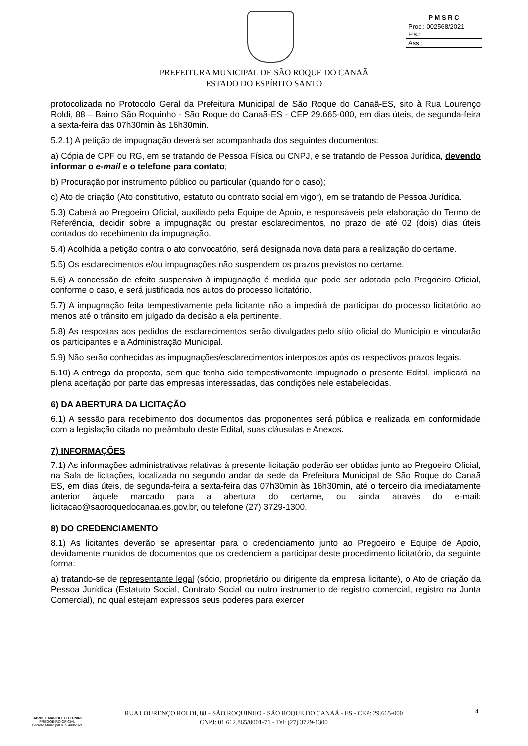| P M S R C |
| --- |
| Proc.: 002568/2021 Fls.: |
| Ass.: |
PREFEITURA MUNICIPAL DE SÃO ROQUE DO CANAÃ
ESTADO DO ESPÍRITO SANTO
protocolizada no Protocolo Geral da Prefeitura Municipal de São Roque do Canaã-ES, sito à Rua Lourenço Roldi, 88 – Bairro São Roquinho - São Roque do Canaã-ES - CEP 29.665-000, em dias úteis, de segunda-feira a sexta-feira das 07h30min às 16h30min.
5.2.1) A petição de impugnação deverá ser acompanhada dos seguintes documentos:
a) Cópia de CPF ou RG, em se tratando de Pessoa Física ou CNPJ, e se tratando de Pessoa Jurídica, devendo informar o e-mail e o telefone para contato;
b) Procuração por instrumento público ou particular (quando for o caso);
c) Ato de criação (Ato constitutivo, estatuto ou contrato social em vigor), em se tratando de Pessoa Jurídica.
5.3) Caberá ao Pregoeiro Oficial, auxiliado pela Equipe de Apoio, e responsáveis pela elaboração do Termo de Referência, decidir sobre a impugnação ou prestar esclarecimentos, no prazo de até 02 (dois) dias úteis contados do recebimento da impugnação.
5.4) Acolhida a petição contra o ato convocatório, será designada nova data para a realização do certame.
5.5) Os esclarecimentos e/ou impugnações não suspendem os prazos previstos no certame.
5.6) A concessão de efeito suspensivo à impugnação é medida que pode ser adotada pelo Pregoeiro Oficial, conforme o caso, e será justificada nos autos do processo licitatório.
5.7) A impugnação feita tempestivamente pela licitante não a impedirá de participar do processo licitatório ao menos até o trânsito em julgado da decisão a ela pertinente.
5.8) As respostas aos pedidos de esclarecimentos serão divulgadas pelo sítio oficial do Município e vincularão os participantes e a Administração Municipal.
5.9) Não serão conhecidas as impugnações/esclarecimentos interpostos após os respectivos prazos legais.
5.10) A entrega da proposta, sem que tenha sido tempestivamente impugnado o presente Edital, implicará na plena aceitação por parte das empresas interessadas, das condições nele estabelecidas.
6) DA ABERTURA DA LICITAÇÃO
6.1) A sessão para recebimento dos documentos das proponentes será pública e realizada em conformidade com a legislação citada no preâmbulo deste Edital, suas cláusulas e Anexos.
7) INFORMAÇÕES
7.1) As informações administrativas relativas à presente licitação poderão ser obtidas junto ao Pregoeiro Oficial, na Sala de licitações, localizada no segundo andar da sede da Prefeitura Municipal de São Roque do Canaã ES, em dias úteis, de segunda-feira a sexta-feira das 07h30min às 16h30min, até o terceiro dia imediatamente anterior àquele marcado para a abertura do certame, ou ainda através do e-mail: licitacao@saoroquedocanaa.es.gov.br, ou telefone (27) 3729-1300.
8) DO CREDENCIAMENTO
8.1) As licitantes deverão se apresentar para o credenciamento junto ao Pregoeiro e Equipe de Apoio, devidamente munidos de documentos que os credenciem a participar deste procedimento licitatório, da seguinte forma:
a) tratando-se de representante legal (sócio, proprietário ou dirigente da empresa licitante), o Ato de criação da Pessoa Jurídica (Estatuto Social, Contrato Social ou outro instrumento de registro comercial, registro na Junta Comercial), no qual estejam expressos seus poderes para exercer
JARDEL MAFIOLETTI TONINI
PREGOEIRO OFICIAL
Decreto Municipal nº 5.408/2021
RUA LOURENÇO ROLDI, 88 – SÃO ROQUINHO - SÃO ROQUE DO CANAÃ - ES - CEP: 29.665-000
CNPJ: 01.612.865/0001-71 - Tel: (27) 3729-1300
4